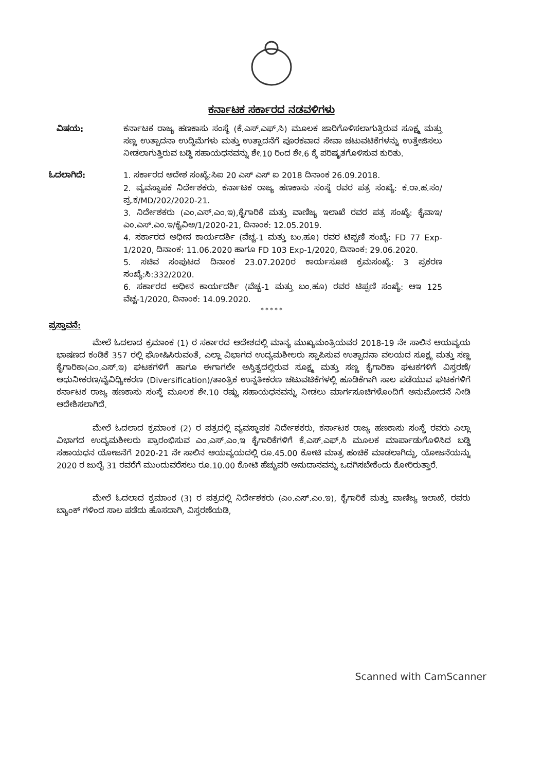ಕರ್ನಾಟಕ ಸರ್ಕಾರದ ನಡವಳಿಗಳು
ವಿಷಯ: ಕರ್ನಾಟಕ ರಾಜ್ಯ ಹಣಕಾಸು ಸಂಸ್ಥೆ (ಕೆ.ಎಸ್.ಎಫ್.ಸಿ) ಮೂಲಕ ಜಾರಿಗೊಳಿಸಲಾಗುತ್ತಿರುವ ಸೂಕ್ಷ್ಮ ಮತ್ತು ಸಣ್ಣ ಉತ್ಪಾದನಾ ಉದ್ದಿಮೆಗಳು ಮತ್ತು ಉತ್ಪಾದನೆಗೆ ಪೂರಕವಾದ ಸೇವಾ ಚಟುವಟಿಕೆಗಳನ್ನು ಉತ್ತೇಜಿಸಲು ನೀಡಲಾಗುತ್ತಿರುವ ಬಡ್ಡಿ ಸಹಾಯಧನವನ್ನು ಶೇ.10 ರಿಂದ ಶೇ.6 ಕ್ಕೆ ಪರಿಷ್ಕೃತಗೊಳಿಸುವ ಕುರಿತು.
ಓದಲಾಗಿದೆ: 1. ಸರ್ಕಾರದ ಆದೇಶ ಸಂಖ್ಯೆ:ಸಿಐ 20 ಎಸ್ ಎಸ್ ಐ 2018 ದಿನಾಂಕ 26.09.2018.
2. ವ್ಯವಸ್ಥಾಪಕ ನಿರ್ದೇಶಕರು, ಕರ್ನಾಟಕ ರಾಜ್ಯ ಹಣಕಾಸು ಸಂಸ್ಥೆ ರವರ ಪತ್ರ ಸಂಖ್ಯೆ: ಕ.ರಾ.ಹ.ಸಂ/ಪ್ರ.ಕ/MD/202/2020-21.
3. ನಿರ್ದೇಶಕರು (ಎಂ.ಎಸ್.ಎಂ.ಇ),ಕೈಗಾರಿಕೆ ಮತ್ತು ವಾಣಿಜ್ಯ ಇಲಾಖೆ ರವರ ಪತ್ರ ಸಂಖ್ಯೆ: ಕೈವಾಇ/ಎಂ.ಎಸ್.ಎಂ.ಇ/ಕೈವಿಅ/1/2020-21, ದಿನಾಂಕ: 12.05.2019.
4. ಸರ್ಕಾರದ ಅಧೀನ ಕಾರ್ಯದರ್ಶಿ (ವೆಚ್ಚ-1 ಮತ್ತು ಬಂ.ಹೂ) ರವರ ಟಿಪ್ಪಣಿ ಸಂಖ್ಯೆ: FD 77 Exp-1/2020, ದಿನಾಂಕ: 11.06.2020 ಹಾಗೂ FD 103 Exp-1/2020, ದಿನಾಂಕ: 29.06.2020.
5. ಸಚಿವ ಸಂಪುಟದ ದಿನಾಂಕ 23.07.2020ರ ಕಾರ್ಯಸೂಚಿ ಕ್ರಮಸಂಖ್ಯೆ: 3 ಪ್ರಕರಣ ಸಂಖ್ಯೆ:ಸಿ:332/2020.
6. ಸರ್ಕಾರದ ಅಧೀನ ಕಾರ್ಯದರ್ಶಿ (ವೆಚ್ಚ-1 ಮತ್ತು ಬಂ.ಹೂ) ರವರ ಟಿಪ್ಪಣಿ ಸಂಖ್ಯೆ: ಆಇ 125 ವೆಚ್ಚ-1/2020, ದಿನಾಂಕ: 14.09.2020.
* * * * *
ಪ್ರಸ್ತಾವನೆ:
ಮೇಲೆ ಓದಲಾದ ಕ್ರಮಾಂಕ (1) ರ ಸರ್ಕಾರದ ಆದೇಶದಲ್ಲಿ ಮಾನ್ಯ ಮುಖ್ಯಮಂತ್ರಿಯವರ 2018-19 ನೇ ಸಾಲಿನ ಆಯವ್ಯಯ ಭಾಷಣದ ಕಂಡಿಕೆ 357 ರಲ್ಲಿ ಘೋಷಿಸಿರುವಂತೆ, ಎಲ್ಲಾ ವಿಭಾಗದ ಉದ್ಯಮಶೀಲರು ಸ್ಥಾಪಿಸುವ ಉತ್ಪಾದನಾ ವಲಯದ ಸೂಕ್ಷ್ಮ ಮತ್ತು ಸಣ್ಣ ಕೈಗಾರಿಕಾ(ಎಂ.ಎಸ್.ಇ) ಘಟಕಗಳಿಗೆ ಹಾಗೂ ಈಗಾಗಲೇ ಅಸ್ತಿತ್ವದಲ್ಲಿರುವ ಸೂಕ್ಷ್ಮ ಮತ್ತು ಸಣ್ಣ ಕೈಗಾರಿಕಾ ಘಟಕಗಳಿಗೆ ವಿಸ್ತರಣೆ/ಆಧುನೀಕರಣ/ವೈವಿಧ್ಯೀಕರಣ (Diversification)/ತಾಂತ್ರಿಕ ಉನ್ನತೀಕರಣ ಚಟುವಟಿಕೆಗಳಲ್ಲಿ ಹೂಡಿಕೆಗಾಗಿ ಸಾಲ ಪಡೆಯುವ ಘಟಕಗಳಿಗೆ ಕರ್ನಾಟಕ ರಾಜ್ಯ ಹಣಕಾಸು ಸಂಸ್ಥೆ ಮೂಲಕ ಶೇ.10 ರಷ್ಟು ಸಹಾಯಧನವನ್ನು ನೀಡಲು ಮಾರ್ಗಸೂಚಿಗಳೊಂದಿಗೆ ಅನುಮೋದನೆ ನೀಡಿ ಆದೇಶಿಸಲಾಗಿದೆ.
ಮೇಲೆ ಓದಲಾದ ಕ್ರಮಾಂಕ (2) ರ ಪತ್ರದಲ್ಲಿ ವ್ಯವಸ್ಥಾಪಕ ನಿರ್ದೇಶಕರು, ಕರ್ನಾಟಕ ರಾಜ್ಯ ಹಣಕಾಸು ಸಂಸ್ಥೆ ರವರು ಎಲ್ಲಾ ವಿಭಾಗದ ಉದ್ಯಮಶೀಲರು ಪ್ರಾರಂಭಿಸುವ ಎಂ.ಎಸ್.ಎಂ.ಇ ಕೈಗಾರಿಕೆಗಳಿಗೆ ಕೆ.ಎಸ್.ಎಫ್.ಸಿ ಮೂಲಕ ಮಾರ್ಪಾಡುಗೊಳಿಸಿದ ಬಡ್ಡಿ ಸಹಾಯಧನ ಯೋಜನೆಗೆ 2020-21 ನೇ ಸಾಲಿನ ಆಯವ್ಯಯದಲ್ಲಿ ರೂ.45.00 ಕೋಟಿ ಮಾತ್ರ ಹಂಚಿಕೆ ಮಾಡಲಾಗಿದ್ದು, ಯೋಜನೆಯನ್ನು 2020 ರ ಜುಲೈ 31 ರವರೆಗೆ ಮುಂದುವರೆಸಲು ರೂ.10.00 ಕೋಟಿ ಹೆಚ್ಚುವರಿ ಅನುದಾನವನ್ನು ಒದಗಿಸಬೇಕೆಂದು ಕೋರಿರುತ್ತಾರೆ.
ಮೇಲೆ ಓದಲಾದ ಕ್ರಮಾಂಕ (3) ರ ಪತ್ರದಲ್ಲಿ ನಿರ್ದೇಶಕರು (ಎಂ.ಎಸ್.ಎಂ.ಇ), ಕೈಗಾರಿಕೆ ಮತ್ತು ವಾಣಿಜ್ಯ ಇಲಾಖೆ, ರವರು ಬ್ಯಾಂಕ್ ಗಳಿಂದ ಸಾಲ ಪಡೆದು ಹೊಸದಾಗಿ, ವಿಸ್ತರಣೆಯಡಿ,
Scanned with CamScanner